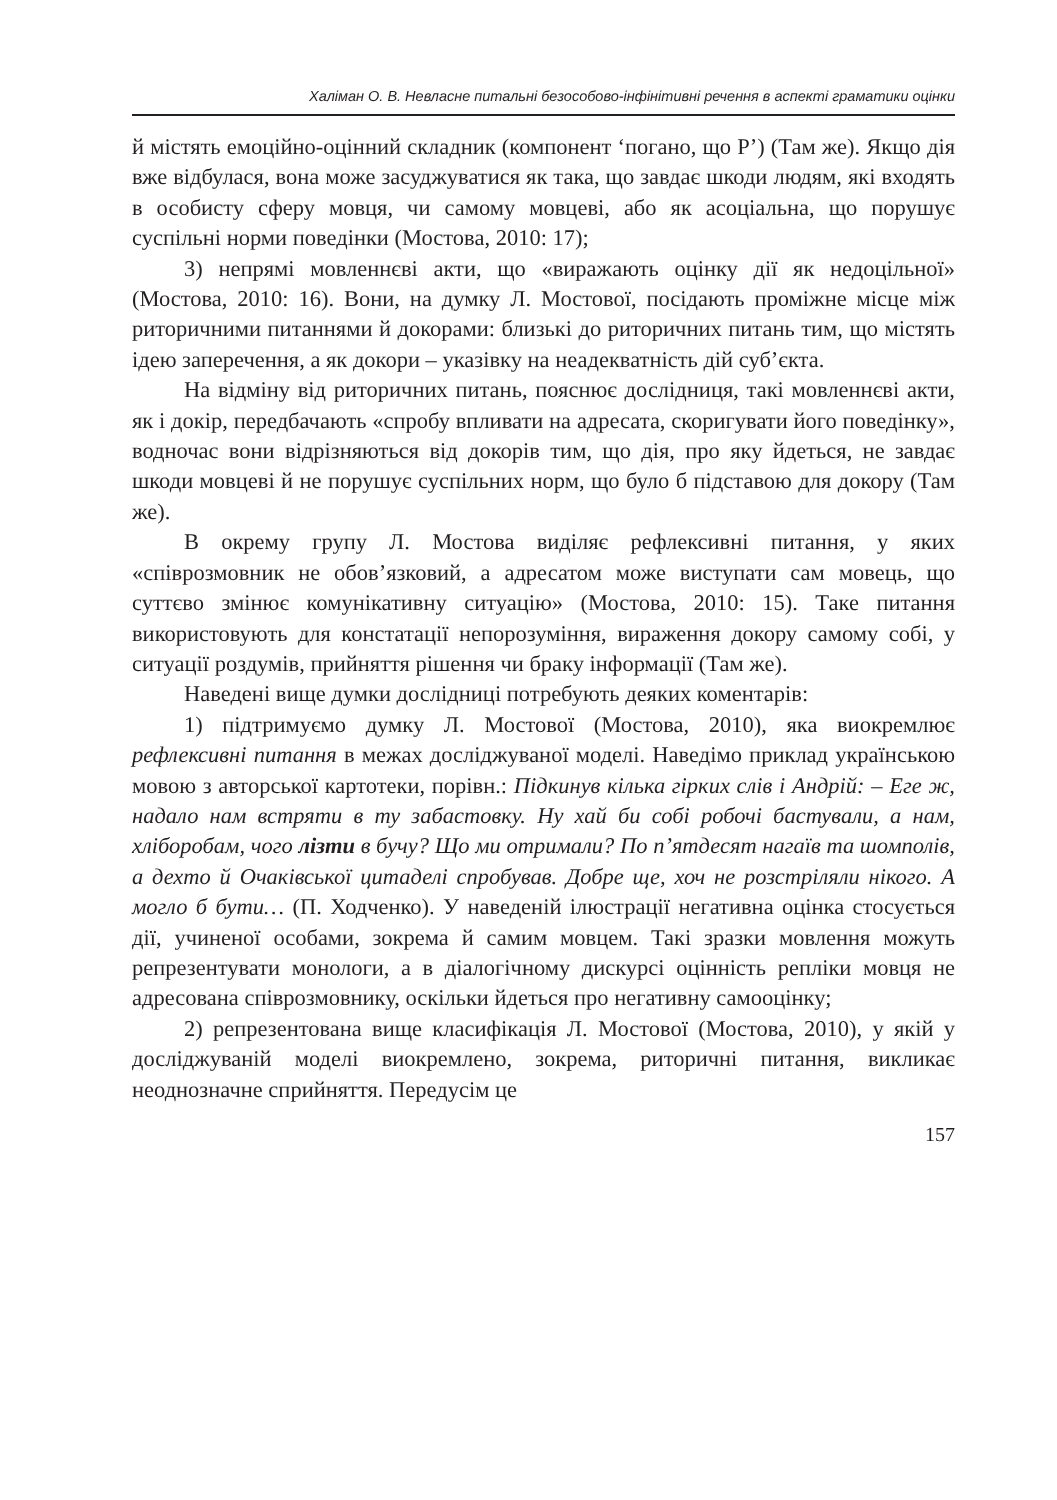Халіман О. В. Невласне питальні безособово-інфінітивні речення в аспекті граматики оцінки
й містять емоційно-оцінний складник (компонент ‘погано, що Р’) (Там же). Якщо дія вже відбулася, вона може засуджуватися як така, що завдає шкоди людям, які входять в особисту сферу мовця, чи самому мовцеві, або як асоціальна, що порушує суспільні норми поведінки (Мостова, 2010: 17);
3) непрямі мовленнєві акти, що «виражають оцінку дії як недоцільної» (Мостова, 2010: 16). Вони, на думку Л. Мостової, посідають проміжне місце між риторичними питаннями й докорами: близькі до риторичних питань тим, що містять ідею заперечення, а як докори – указівку на неадекватність дій суб’єкта.
На відміну від риторичних питань, пояснює дослідниця, такі мовленнєві акти, як і докір, передбачають «спробу впливати на адресата, скоригувати його поведінку», водночас вони відрізняються від докорів тим, що дія, про яку йдеться, не завдає шкоди мовцеві й не порушує суспільних норм, що було б підставою для докору (Там же).
В окрему групу Л. Мостова виділяє рефлексивні питання, у яких «співрозмовник не обов’язковий, а адресатом може виступати сам мовець, що суттєво змінює комунікативну ситуацію» (Мостова, 2010: 15). Таке питання використовують для констатації непорозуміння, вираження докору самому собі, у ситуації роздумів, прийняття рішення чи браку інформації (Там же).
Наведені вище думки дослідниці потребують деяких коментарів:
1) підтримуємо думку Л. Мостової (Мостова, 2010), яка виокремлює рефлексивні питання в межах досліджуваної моделі. Наведімо приклад українською мовою з авторської картотеки, порівн.: Підкинув кілька гірких слів і Андрій: – Еге ж, надало нам встряти в ту забастовку. Ну хай би собі робочі бастували, а нам, хліборобам, чого лізти в бучу? Що ми отримали? По п’ятдесят нагаїв та шомполів, а дехто й Очаківської цитаделі спробував. Добре ще, хоч не розстріляли нікого. А могло б бути… (П. Ходченко). У наведеній ілюстрації негативна оцінка стосується дії, учиненої особами, зокрема й самим мовцем. Такі зразки мовлення можуть репрезентувати монологи, а в діалогічному дискурсі оцінність репліки мовця не адресована співрозмовнику, оскільки йдеться про негативну самооцінку;
2) репрезентована вище класифікація Л. Мостової (Мостова, 2010), у якій у досліджуваній моделі виокремлено, зокрема, риторичні питання, викликає неоднозначне сприйняття. Передусім це
157